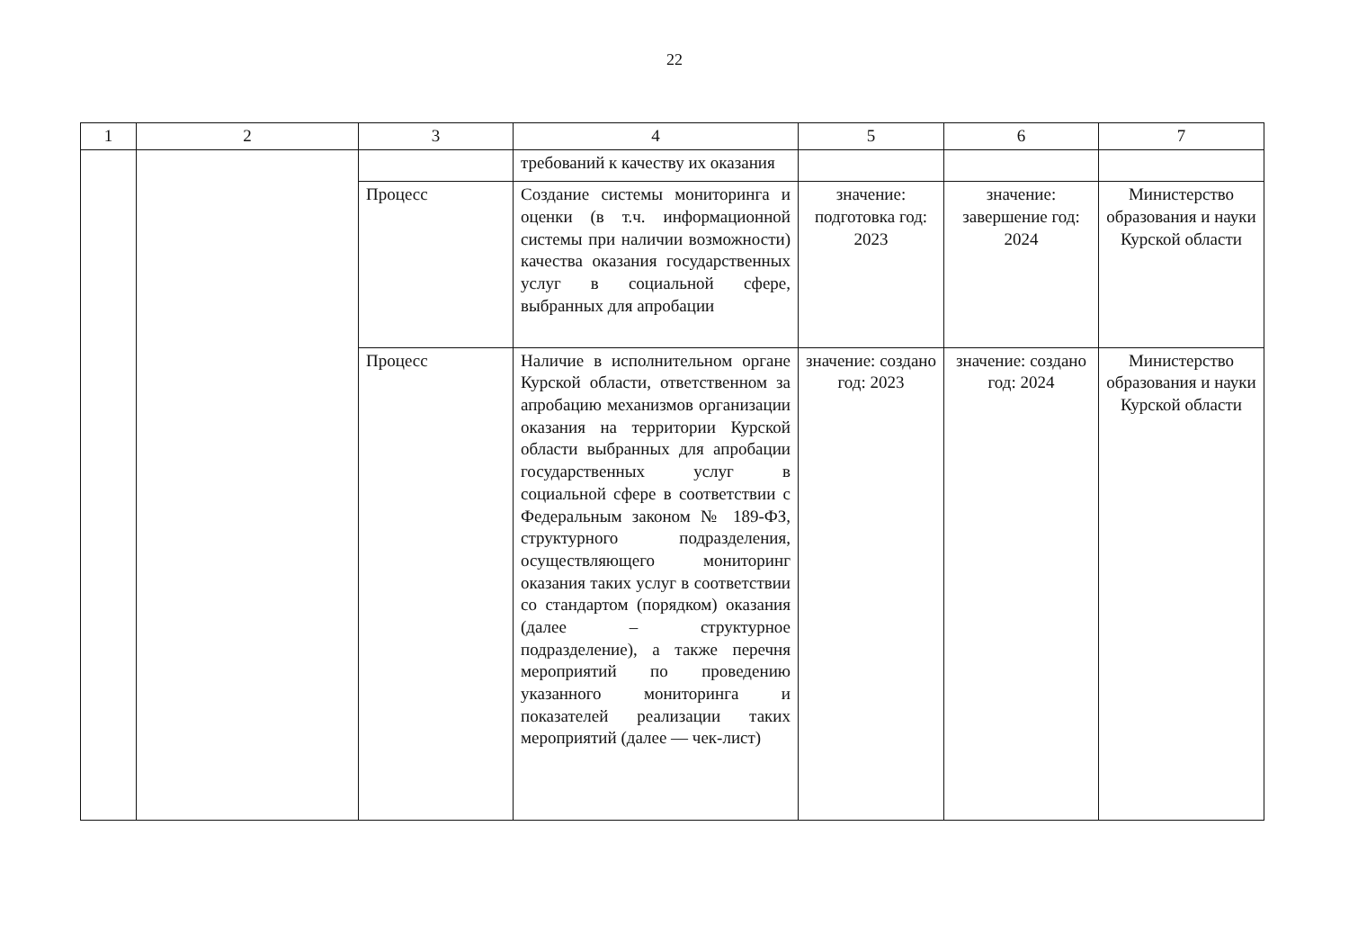22
| 1 | 2 | 3 | 4 | 5 | 6 | 7 |
| --- | --- | --- | --- | --- | --- | --- |
| | | | требований к качеству их оказания | | | |
| | | Процесс | Создание системы мониторинга и оценки (в т.ч. информационной системы при наличии возможности) качества оказания государственных услуг в социальной сфере, выбранных для апробации | значение: подготовка год: 2023 | значение: завершение год: 2024 | Министерство образования и науки Курской области |
| | | Процесс | Наличие в исполнительном органе Курской области, ответственном за апробацию механизмов организации оказания на территории Курской области выбранных для апробации государственных услуг в социальной сфере в соответствии с Федеральным законом № 189-ФЗ, структурного подразделения, осуществляющего мониторинг оказания таких услуг в соответствии со стандартом (порядком) оказания (далее – структурное подразделение), а также перечня мероприятий по проведению указанного мониторинга и показателей реализации таких мероприятий (далее — чек-лист) | значение: создано год: 2023 | значение: создано год: 2024 | Министерство образования и науки Курской области |